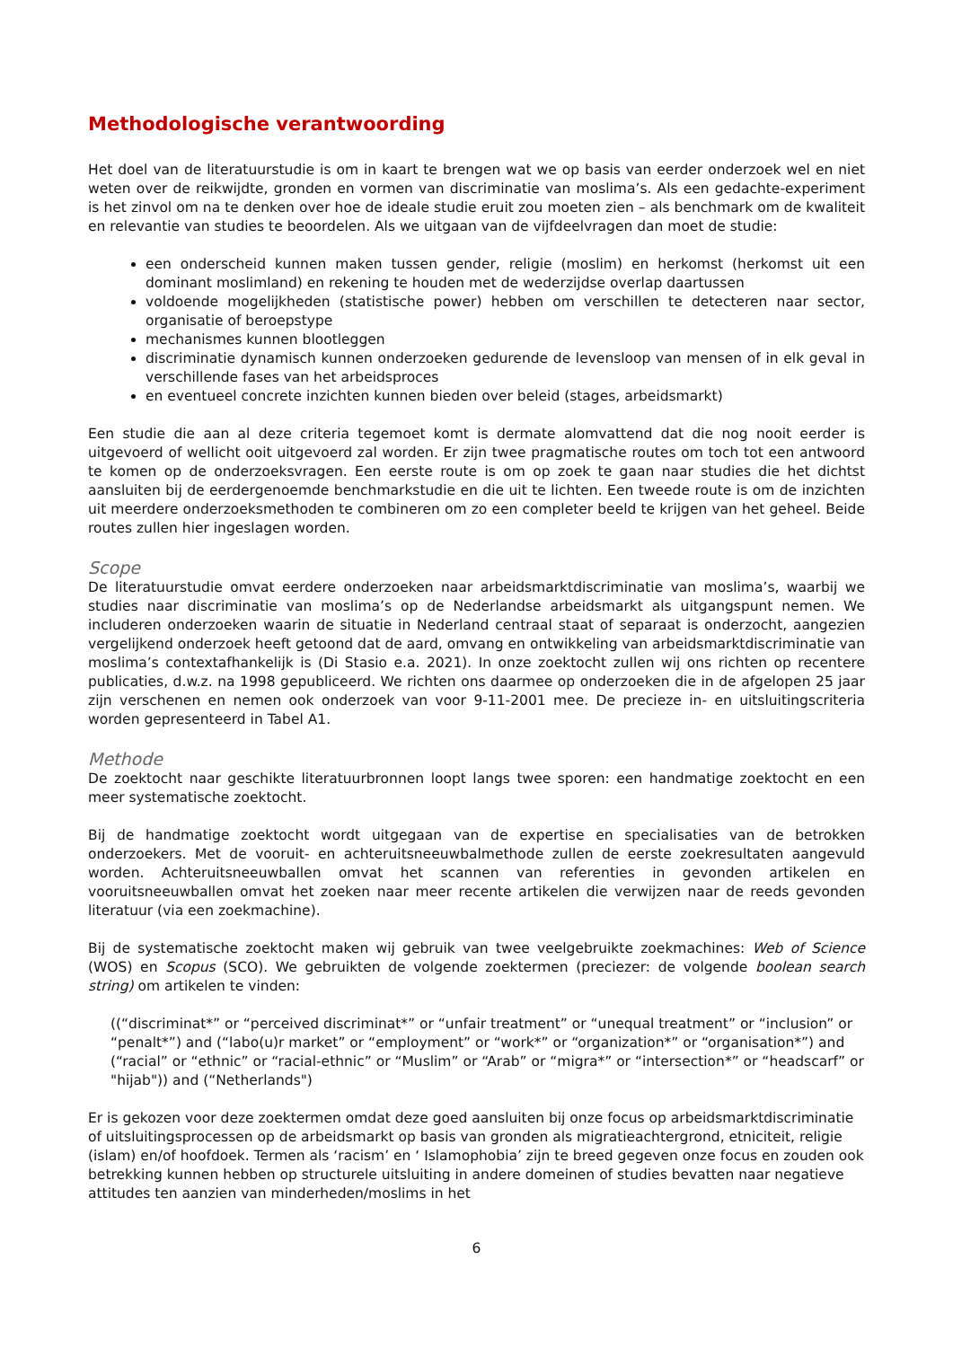Methodologische verantwoording
Het doel van de literatuurstudie is om in kaart te brengen wat we op basis van eerder onderzoek wel en niet weten over de reikwijdte, gronden en vormen van discriminatie van moslima’s. Als een gedachte-experiment is het zinvol om na te denken over hoe de ideale studie eruit zou moeten zien – als benchmark om de kwaliteit en relevantie van studies te beoordelen. Als we uitgaan van de vijfdeelvragen dan moet de studie:
een onderscheid kunnen maken tussen gender, religie (moslim) en herkomst (herkomst uit een dominant moslimland) en rekening te houden met de wederzijdse overlap daartussen
voldoende mogelijkheden (statistische power) hebben om verschillen te detecteren naar sector, organisatie of beroepstype
mechanismes kunnen blootleggen
discriminatie dynamisch kunnen onderzoeken gedurende de levensloop van mensen of in elk geval in verschillende fases van het arbeidsproces
en eventueel concrete inzichten kunnen bieden over beleid (stages, arbeidsmarkt)
Een studie die aan al deze criteria tegemoet komt is dermate alomvattend dat die nog nooit eerder is uitgevoerd of wellicht ooit uitgevoerd zal worden. Er zijn twee pragmatische routes om toch tot een antwoord te komen op de onderzoeksvragen. Een eerste route is om op zoek te gaan naar studies die het dichtst aansluiten bij de eerdergenoemde benchmarkstudie en die uit te lichten. Een tweede route is om de inzichten uit meerdere onderzoeksmethoden te combineren om zo een completer beeld te krijgen van het geheel. Beide routes zullen hier ingeslagen worden.
Scope
De literatuurstudie omvat eerdere onderzoeken naar arbeidsmarktdiscriminatie van moslima’s, waarbij we studies naar discriminatie van moslima’s op de Nederlandse arbeidsmarkt als uitgangspunt nemen. We includeren onderzoeken waarin de situatie in Nederland centraal staat of separaat is onderzocht, aangezien vergelijkend onderzoek heeft getoond dat de aard, omvang en ontwikkeling van arbeidsmarktdiscriminatie van moslima’s contextafhankelijk is (Di Stasio e.a. 2021). In onze zoektocht zullen wij ons richten op recentere publicaties, d.w.z. na 1998 gepubliceerd. We richten ons daarmee op onderzoeken die in de afgelopen 25 jaar zijn verschenen en nemen ook onderzoek van voor 9-11-2001 mee. De precieze in- en uitsluitingscriteria worden gepresenteerd in Tabel A1.
Methode
De zoektocht naar geschikte literatuurbronnen loopt langs twee sporen: een handmatige zoektocht en een meer systematische zoektocht.
Bij de handmatige zoektocht wordt uitgegaan van de expertise en specialisaties van de betrokken onderzoekers. Met de vooruit- en achteruitsneeuwbalmethode zullen de eerste zoekresultaten aangevuld worden. Achteruitsneeuwballen omvat het scannen van referenties in gevonden artikelen en vooruitsneeuwballen omvat het zoeken naar meer recente artikelen die verwijzen naar de reeds gevonden literatuur (via een zoekmachine).
Bij de systematische zoektocht maken wij gebruik van twee veelgebruikte zoekmachines: Web of Science (WOS) en Scopus (SCO). We gebruikten de volgende zoektermen (preciezer: de volgende boolean search string) om artikelen te vinden:
((“discriminat*” or “perceived discriminat*” or “unfair treatment” or “unequal treatment” or “inclusion” or “penalt*”) and (“labo(u)r market” or “employment” or “work*” or “organization*” or “organisation*”) and (“racial” or “ethnic” or “racial-ethnic” or “Muslim” or “Arab” or “migra*” or “intersection*” or “headscarf” or "hijab")) and (“Netherlands")
Er is gekozen voor deze zoektermen omdat deze goed aansluiten bij onze focus op arbeidsmarktdiscriminatie of uitsluitingsprocessen op de arbeidsmarkt op basis van gronden als migratieachtergrond, etniciteit, religie (islam) en/of hoofdoek. Termen als ‘racism’ en ‘ Islamophobia’ zijn te breed gegeven onze focus en zouden ook betrekking kunnen hebben op structurele uitsluiting in andere domeinen of studies bevatten naar negatieve attitudes ten aanzien van minderheden/moslims in het
6